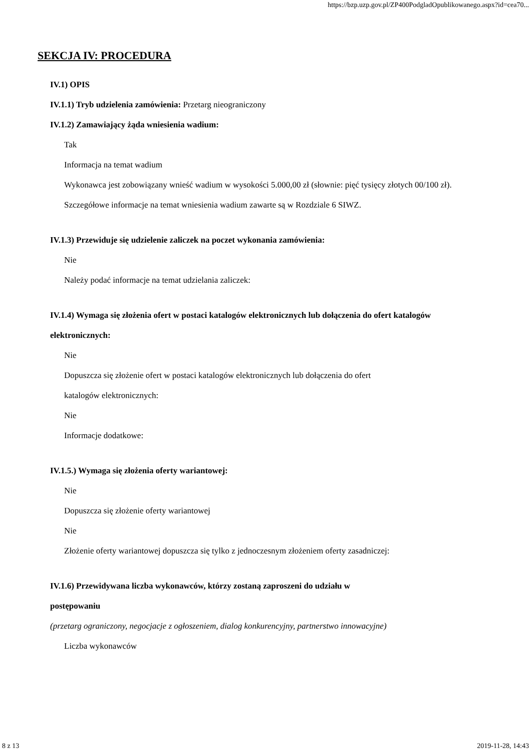https://bzp.uzp.gov.pl/ZP400PodgladOpublikowanego.aspx?id=cea70...
SEKCJA IV: PROCEDURA
IV.1) OPIS
IV.1.1) Tryb udzielenia zamówienia: Przetarg nieograniczony
IV.1.2) Zamawiający żąda wniesienia wadium:
Tak
Informacja na temat wadium
Wykonawca jest zobowiązany wnieść wadium w wysokości 5.000,00 zł (słownie: pięć tysięcy złotych 00/100 zł). Szczegółowe informacje na temat wniesienia wadium zawarte są w Rozdziale 6 SIWZ.
IV.1.3) Przewiduje się udzielenie zaliczek na poczet wykonania zamówienia:
Nie
Należy podać informacje na temat udzielania zaliczek:
IV.1.4) Wymaga się złożenia ofert w postaci katalogów elektronicznych lub dołączenia do ofert katalogów elektronicznych:
Nie
Dopuszcza się złożenie ofert w postaci katalogów elektronicznych lub dołączenia do ofert
katalogów elektronicznych:
Nie
Informacje dodatkowe:
IV.1.5.) Wymaga się złożenia oferty wariantowej:
Nie
Dopuszcza się złożenie oferty wariantowej
Nie
Złożenie oferty wariantowej dopuszcza się tylko z jednoczesnym złożeniem oferty zasadniczej:
IV.1.6) Przewidywana liczba wykonawców, którzy zostaną zaproszeni do udziału w
postępowaniu
(przetarg ograniczony, negocjacje z ogłoszeniem, dialog konkurencyjny, partnerstwo innowacyjne)
Liczba wykonawców
8 z 13 2019-11-28, 14:43